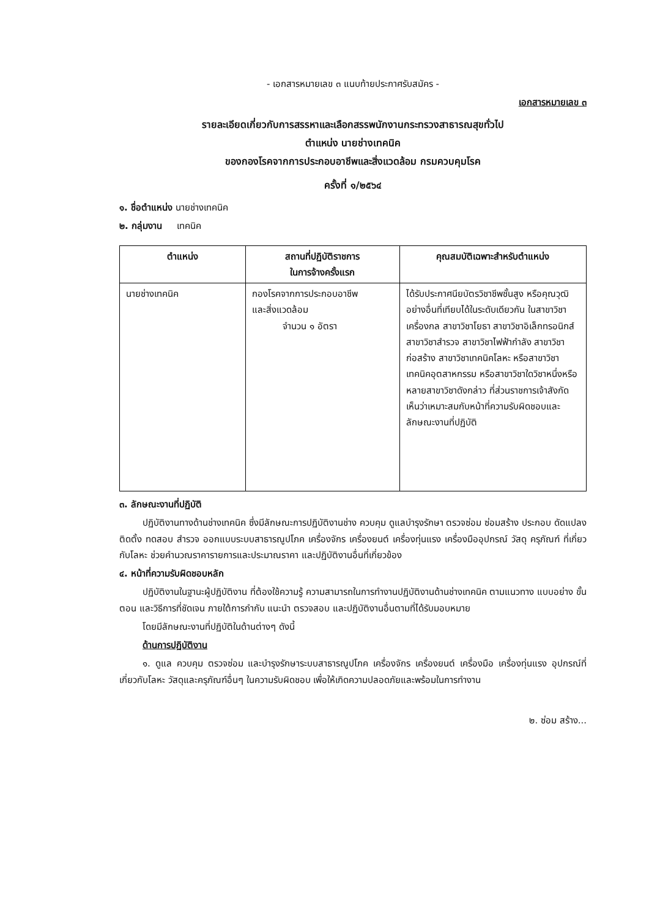- เอกสารหมายเลข ๓ แนบท้ายประกาศรับสมัคร -
เอกสารหมายเลข ๓
รายละเอียดเกี่ยวกับการสรรหาและเลือกสรรพนักงานกระทรวงสาธารณสุขทั่วไป
ตำแหน่ง นายช่างเทคนิค
ของกองโรคจากการประกอบอาชีพและสิ่งแวดล้อม กรมควบคุมโรค
ครั้งที่ ๑/๒๕๖๔
๑. ชื่อตำแหน่ง นายช่างเทคนิค
๒. กลุ่มงาน เทคนิค
| ตำแหน่ง | สถานที่ปฏิบัติราชการ ในการจ้างครั้งแรก | คุณสมบัติเฉพาะสำหรับตำแหน่ง |
| --- | --- | --- |
| นายช่างเทคนิค | กองโรคจากการประกอบอาชีพ และสิ่งแวดล้อม จำนวน ๑ อัตรา | ได้รับประกาศนียบัตรวิชาชีพชั้นสูง หรือคุณวุฒิอย่างอื่นที่เทียบได้ในระดับเดียวกัน ในสาขาวิชาเครื่องกล สาขาวิชาโยธา สาขาวิชาอิเล็กทรอนิกส์ สาขาวิชาสำรวจ สาขาวิชาไฟฟ้ากำลัง สาขาวิชาก่อสร้าง สาขาวิชาเทคนิคโลหะ หรือสาขาวิชาเทคนิคอุตสาหกรรม หรือสาขาวิชาใดวิชาหนึ่งหรือหลายสาขาวิชาดังกล่าว ที่ส่วนราชการเจ้าสังกัดเห็นว่าเหมาะสมกับหน้าที่ความรับผิดชอบและลักษณะงานที่ปฏิบัติ |
๓. ลักษณะงานที่ปฏิบัติ
ปฏิบัติงานทางด้านช่างเทคนิค ซึ่งมีลักษณะการปฏิบัติงานช่าง ควบคุม ดูแลบำรุงรักษา ตรวจซ่อม ซ่อมสร้าง ประกอบ ดัดแปลง ติดตั้ง ทดสอบ สำรวจ ออกแบบระบบสาธารณูปโภค เครื่องจักร เครื่องยนต์ เครื่องทุ่นแรง เครื่องมืออุปกรณ์ วัสดุ ครุภัณฑ์ ที่เกี่ยวกับโลหะ ช่วยคำนวณราคารายการและประมาณราคา และปฏิบัติงานอื่นที่เกี่ยวข้อง
๔. หน้าที่ความรับผิดชอบหลัก
ปฏิบัติงานในฐานะผู้ปฏิบัติงาน ที่ต้องใช้ความรู้ ความสามารถในการทำงานปฏิบัติงานด้านช่างเทคนิค ตามแนวทาง แบบอย่าง ขั้นตอน และวิธีการที่ชัดเจน ภายใต้การกำกับ แนะนำ ตรวจสอบ และปฏิบัติงานอื่นตามที่ได้รับมอบหมาย
โดยมีลักษณะงานที่ปฏิบัติในด้านต่างๆ ดังนี้
ด้านการปฏิบัติงาน
๑. ดูแล ควบคุม ตรวจซ่อม และบำรุงรักษาระบบสาธารณูปโภค เครื่องจักร เครื่องยนต์ เครื่องมือ เครื่องทุ่นแรง อุปกรณ์ที่เกี่ยวกับโลหะ วัสดุและครุภัณฑ์อื่นๆ ในความรับผิดชอบ เพื่อให้เกิดความปลอดภัยและพร้อมในการทำงาน
๒. ซ่อม สร้าง...